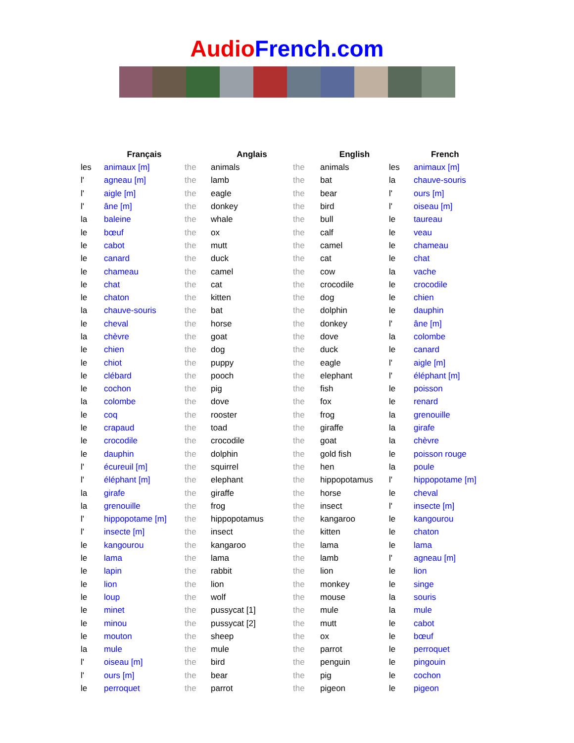Audio French.com
| | Français | | Anglais | | English | | French |
| --- | --- | --- | --- | --- | --- | --- | --- |
| les | animaux [m] | the | animals | the | animals | les | animaux [m] |
| l' | agneau [m] | the | lamb | the | bat | la | chauve-souris |
| l' | aigle [m] | the | eagle | the | bear | l' | ours [m] |
| l' | âne [m] | the | donkey | the | bird | l' | oiseau [m] |
| la | baleine | the | whale | the | bull | le | taureau |
| le | bœuf | the | ox | the | calf | le | veau |
| le | cabot | the | mutt | the | camel | le | chameau |
| le | canard | the | duck | the | cat | le | chat |
| le | chameau | the | camel | the | cow | la | vache |
| le | chat | the | cat | the | crocodile | le | crocodile |
| le | chaton | the | kitten | the | dog | le | chien |
| la | chauve-souris | the | bat | the | dolphin | le | dauphin |
| le | cheval | the | horse | the | donkey | l' | âne [m] |
| la | chèvre | the | goat | the | dove | la | colombe |
| le | chien | the | dog | the | duck | le | canard |
| le | chiot | the | puppy | the | eagle | l' | aigle [m] |
| le | clébard | the | pooch | the | elephant | l' | éléphant [m] |
| le | cochon | the | pig | the | fish | le | poisson |
| la | colombe | the | dove | the | fox | le | renard |
| le | coq | the | rooster | the | frog | la | grenouille |
| le | crapaud | the | toad | the | giraffe | la | girafe |
| le | crocodile | the | crocodile | the | goat | la | chèvre |
| le | dauphin | the | dolphin | the | gold fish | le | poisson rouge |
| l' | écureuil [m] | the | squirrel | the | hen | la | poule |
| l' | éléphant [m] | the | elephant | the | hippopotamus | l' | hippopotame [m] |
| la | girafe | the | giraffe | the | horse | le | cheval |
| la | grenouille | the | frog | the | insect | l' | insecte [m] |
| l' | hippopotame [m] | the | hippopotamus | the | kangaroo | le | kangourou |
| l' | insecte [m] | the | insect | the | kitten | le | chaton |
| le | kangourou | the | kangaroo | the | lama | le | lama |
| le | lama | the | lama | the | lamb | l' | agneau [m] |
| le | lapin | the | rabbit | the | lion | le | lion |
| le | lion | the | lion | the | monkey | le | singe |
| le | loup | the | wolf | the | mouse | la | souris |
| le | minet | the | pussycat [1] | the | mule | la | mule |
| le | minou | the | pussycat [2] | the | mutt | le | cabot |
| le | mouton | the | sheep | the | ox | le | bœuf |
| la | mule | the | mule | the | parrot | le | perroquet |
| l' | oiseau [m] | the | bird | the | penguin | le | pingouin |
| l' | ours [m] | the | bear | the | pig | le | cochon |
| le | perroquet | the | parrot | the | pigeon | le | pigeon |